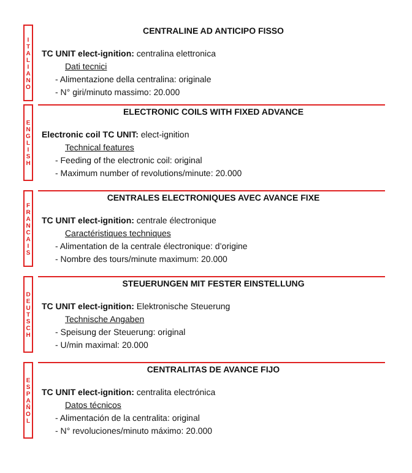I
T
A
L
I
A
N
O
CENTRALINE AD ANTICIPO FISSO
TC UNIT elect-ignition: centralina elettronica
Dati tecnici
- Alimentazione della centralina: originale
- N° giri/minuto massimo: 20.000
E
N
G
L
I
S
H
ELECTRONIC COILS WITH FIXED ADVANCE
Electronic coil TC UNIT: elect-ignition
Technical features
- Feeding of the electronic coil: original
- Maximum number of revolutions/minute: 20.000
F
R
A
N
C
A
I
S
CENTRALES ELECTRONIQUES AVEC AVANCE FIXE
TC UNIT elect-ignition: centrale électronique
Caractéristiques techniques
- Alimentation de la centrale électronique: d’origine
- Nombre des tours/minute maximum: 20.000
D
E
U
T
S
C
H
STEUERUNGEN MIT FESTER EINSTELLUNG
TC UNIT elect-ignition: Elektronische Steuerung
Technische Angaben
- Speisung der Steuerung: original
- U/min maximal: 20.000
E
S
P
A
Ñ
O
L
CENTRALITAS DE AVANCE FIJO
TC UNIT elect-ignition: centralita electrónica
Datos técnicos
- Alimentación de la centralita: original
- N° revoluciones/minuto máximo: 20.000